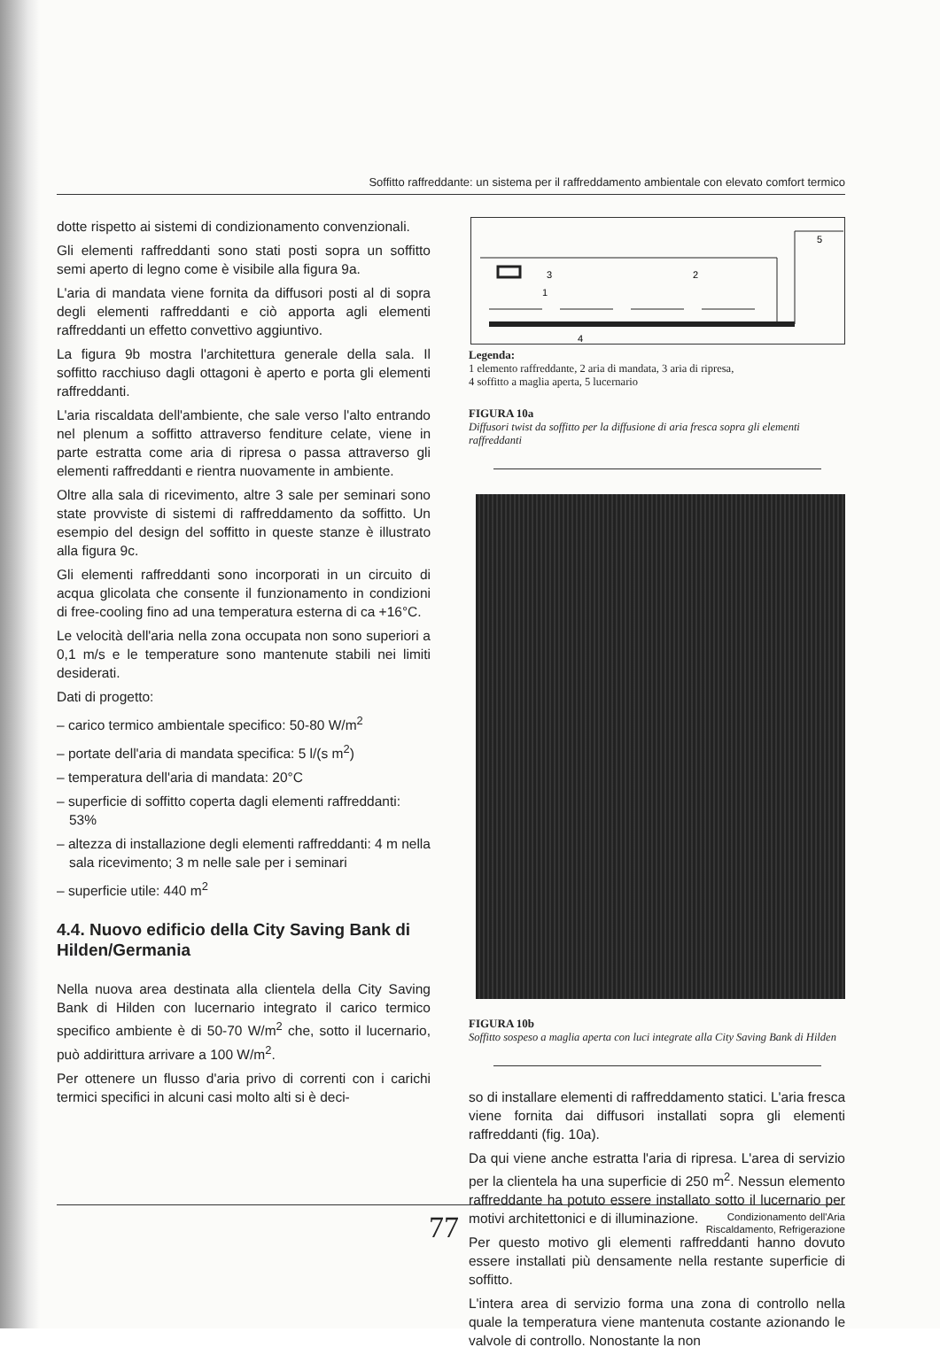Soffitto raffreddante: un sistema per il raffreddamento ambientale con elevato comfort termico
dotte rispetto ai sistemi di condizionamento convenzionali.
Gli elementi raffreddanti sono stati posti sopra un soffitto semi aperto di legno come è visibile alla figura 9a.
L'aria di mandata viene fornita da diffusori posti al di sopra degli elementi raffreddanti e ciò apporta agli elementi raffreddanti un effetto convettivo aggiuntivo.
La figura 9b mostra l'architettura generale della sala. Il soffitto racchiuso dagli ottagoni è aperto e porta gli elementi raffreddanti.
L'aria riscaldata dell'ambiente, che sale verso l'alto entrando nel plenum a soffitto attraverso fenditure celate, viene in parte estratta come aria di ripresa o passa attraverso gli elementi raffreddanti e rientra nuovamente in ambiente.
Oltre alla sala di ricevimento, altre 3 sale per seminari sono state provviste di sistemi di raffreddamento da soffitto. Un esempio del design del soffitto in queste stanze è illustrato alla figura 9c.
Gli elementi raffreddanti sono incorporati in un circuito di acqua glicolata che consente il funzionamento in condizioni di free-cooling fino ad una temperatura esterna di ca +16°C.
Le velocità dell'aria nella zona occupata non sono superiori a 0,1 m/s e le temperature sono mantenute stabili nei limiti desiderati.
Dati di progetto:
– carico termico ambientale specifico: 50-80 W/m<sup>2</sup>
– portate dell'aria di mandata specifica: 5 l/(s m<sup>2</sup>)
– temperatura dell'aria di mandata: 20°C
– superficie di soffitto coperta dagli elementi raffreddanti: 53%
– altezza di installazione degli elementi raffreddanti: 4 m nella sala ricevimento; 3 m nelle sale per i seminari
– superficie utile: 440 m<sup>2</sup>
4.4. Nuovo edificio della City Saving Bank di Hilden/Germania
Nella nuova area destinata alla clientela della City Saving Bank di Hilden con lucernario integrato il carico termico specifico ambiente è di 50-70 W/m<sup>2</sup> che, sotto il lucernario, può addirittura arrivare a 100 W/m<sup>2</sup>.
Per ottenere un flusso d'aria privo di correnti con i carichi termici specifici in alcuni casi molto alti si è deci-
5
3
2
1
4
Legenda:
1 elemento raffreddante, 2 aria di mandata, 3 aria di ripresa,
4 soffitto a maglia aperta, 5 lucernario
FIGURA 10a
Diffusori twist da soffitto per la diffusione di aria fresca sopra gli elementi raffreddanti
FIGURA 10b
Soffitto sospeso a maglia aperta con luci integrate alla City Saving Bank di Hilden
so di installare elementi di raffreddamento statici. L'aria fresca viene fornita dai diffusori installati sopra gli elementi raffreddanti (fig. 10a).
Da qui viene anche estratta l'aria di ripresa. L'area di servizio per la clientela ha una superficie di 250 m<sup>2</sup>. Nessun elemento raffreddante ha potuto essere installato sotto il lucernario per motivi architettonici e di illuminazione.
Per questo motivo gli elementi raffreddanti hanno dovuto essere installati più densamente nella restante superficie di soffitto.
L'intera area di servizio forma una zona di controllo nella quale la temperatura viene mantenuta costante azionando le valvole di controllo. Nonostante la non
77 Condizionamento dell'Aria
Riscaldamento, Refrigerazione